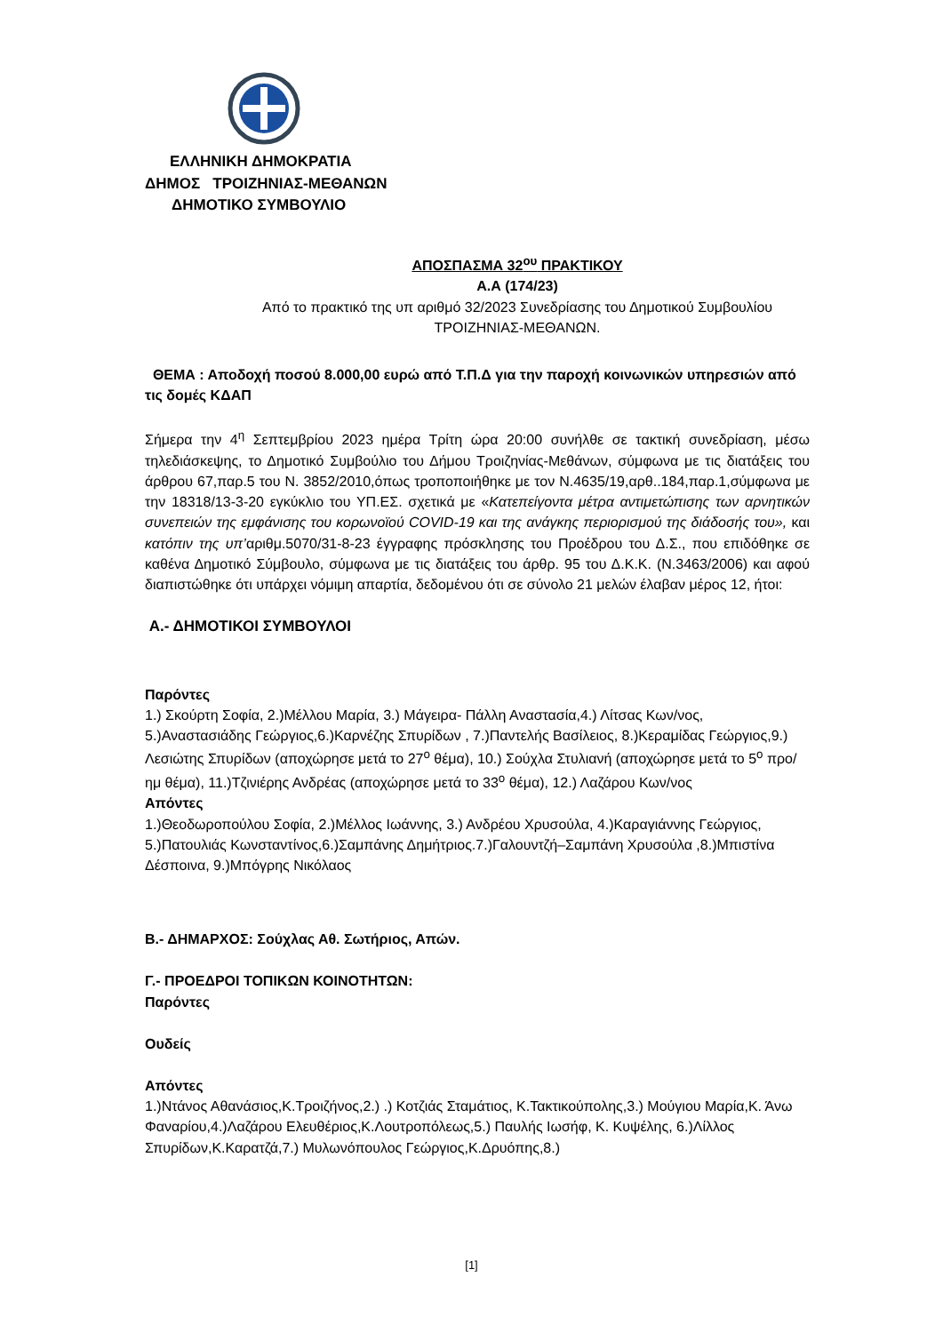ΕΛΛΗΝΙΚΗ ΔΗΜΟΚΡΑΤΙΑ
ΔΗΜΟΣ ΤΡΟΙΖΗΝΙΑΣ-ΜΕΘΑΝΩΝ
ΔΗΜΟΤΙΚΟ ΣΥΜΒΟΥΛΙΟ
ΑΠΟΣΠΑΣΜΑ 32<sup>ου</sup> ΠΡΑΚΤΙΚΟΥ
Α.Α (174/23)
Από το πρακτικό της υπ αριθμό 32/2023 Συνεδρίασης του Δημοτικού Συμβουλίου
ΤΡΟΙΖΗΝΙΑΣ-ΜΕΘΑΝΩΝ.
ΘΕΜΑ : Αποδοχή ποσού 8.000,00 ευρώ από Τ.Π.Δ για την παροχή κοινωνικών υπηρεσιών από τις δομές ΚΔΑΠ
Σήμερα την 4<sup>η</sup> Σεπτεμβρίου 2023 ημέρα Τρίτη ώρα 20:00 συνήλθε σε τακτική συνεδρίαση, μέσω τηλεδιάσκεψης, το Δημοτικό Συμβούλιο του Δήμου Τροιζηνίας-Μεθάνων, σύμφωνα με τις διατάξεις του άρθρου 67,παρ.5 του Ν. 3852/2010,όπως τροποποιήθηκε με τον Ν.4635/19,αρθ..184,παρ.1,σύμφωνα με την 18318/13-3-20 εγκύκλιο του ΥΠ.ΕΣ. σχετικά με «Κατεπείγοντα μέτρα αντιμετώπισης των αρνητικών συνεπειών της εμφάνισης του κορωνοϊού COVID-19 και της ανάγκης περιορισμού της διάδοσής του», και κατόπιν της υπ’αριθμ.5070/31-8-23 έγγραφης πρόσκλησης του Προέδρου του Δ.Σ., που επιδόθηκε σε καθένα Δημοτικό Σύμβουλο, σύμφωνα με τις διατάξεις του άρθρ. 95 του Δ.Κ.Κ. (Ν.3463/2006) και αφού διαπιστώθηκε ότι υπάρχει νόμιμη απαρτία, δεδομένου ότι σε σύνολο 21 μελών έλαβαν μέρος 12, ήτοι:
Α.- ΔΗΜΟΤΙΚΟΙ ΣΥΜΒΟΥΛΟΙ
Παρόντες
1.) Σκούρτη Σοφία, 2.)Μέλλου Μαρία, 3.) Μάγειρα- Πάλλη Αναστασία,4.) Λίτσας Κων/νος, 5.)Αναστασιάδης Γεώργιος,6.)Καρνέζης Σπυρίδων , 7.)Παντελής Βασίλειος, 8.)Κεραμίδας Γεώργιος,9.) Λεσιώτης Σπυρίδων (αποχώρησε μετά το 27<sup>ο</sup> θέμα), 10.) Σούχλα Στυλιανή (αποχώρησε μετά το 5<sup>ο</sup> προ/ημ θέμα), 11.)Τζινιέρης Ανδρέας (αποχώρησε μετά το 33<sup>ο</sup> θέμα), 12.) Λαζάρου Κων/νος
Απόντες
1.)Θεοδωροπούλου Σοφία, 2.)Μέλλος Ιωάννης, 3.) Ανδρέου Χρυσούλα, 4.)Καραγιάννης Γεώργιος, 5.)Πατουλιάς Κωνσταντίνος,6.)Σαμπάνης Δημήτριος.7.)Γαλουντζή–Σαμπάνη Χρυσούλα ,8.)Μπιστίνα Δέσποινα, 9.)Μπόγρης Νικόλαος
Β.- ΔΗΜΑΡΧΟΣ: Σούχλας Αθ. Σωτήριος, Απών.
Γ.- ΠΡΟΕΔΡΟΙ ΤΟΠΙΚΩΝ ΚΟΙΝΟΤΗΤΩΝ:
Παρόντες
Ουδείς
Απόντες
1.)Ντάνος Αθανάσιος,Κ.Τροιζήνος,2.) .) Κοτζιάς Σταμάτιος, Κ.Τακτικούπολης,3.) Μούγιου Μαρία,Κ. Άνω Φαναρίου,4.)Λαζάρου Ελευθέριος,Κ.Λουτροπόλεως,5.) Παυλής Ιωσήφ, Κ. Κυψέλης, 6.)Λίλλος Σπυρίδων,Κ.Καρατζά,7.) Μυλωνόπουλος Γεώργιος,Κ.Δρυόπης,8.)
[1]